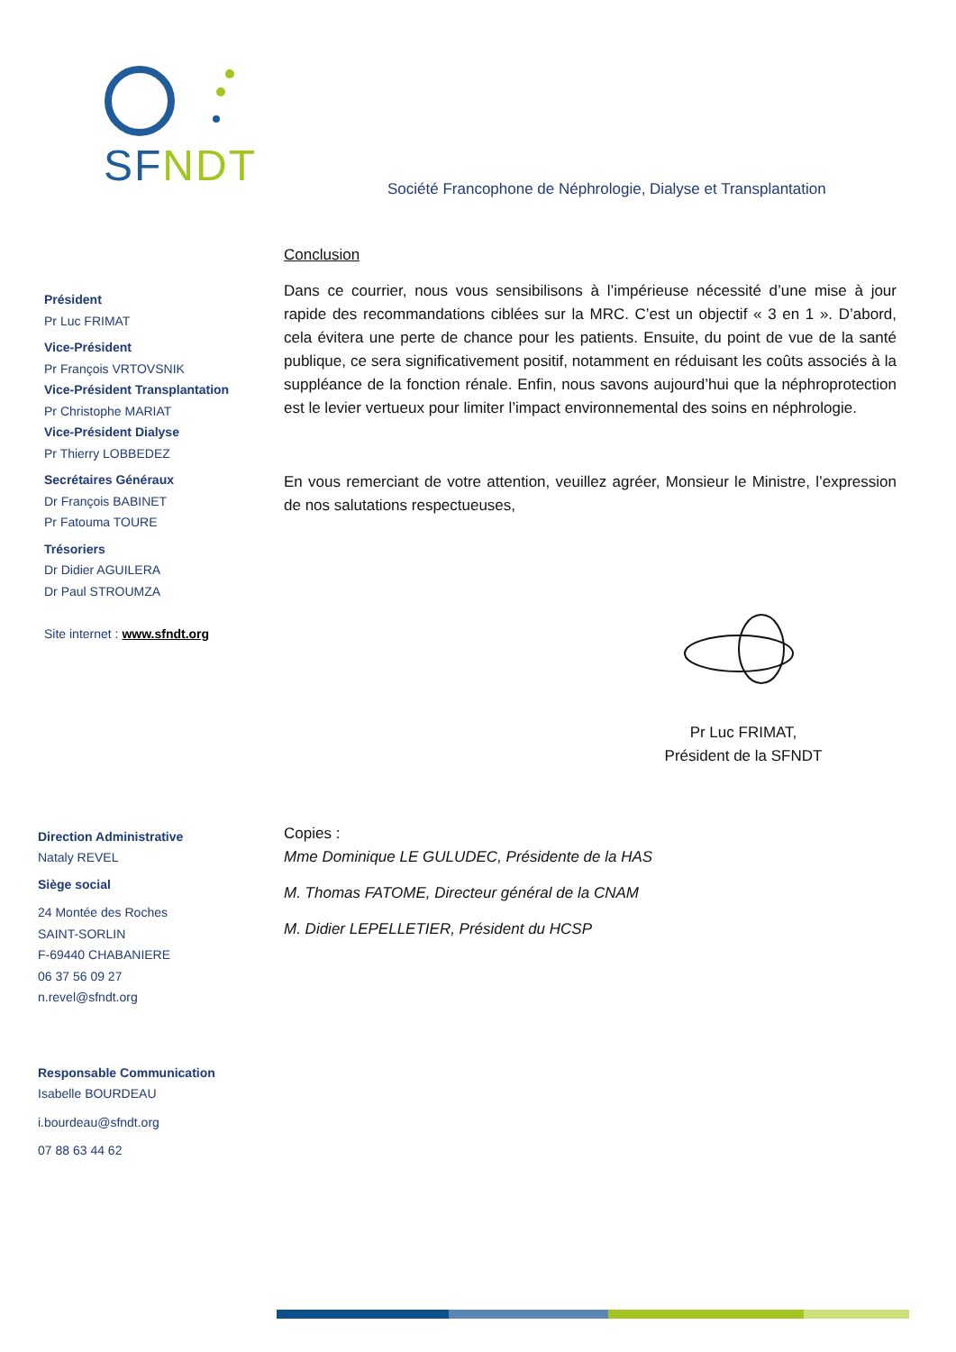SFNDT
Société Francophone de Néphrologie, Dialyse et Transplantation
Président
Pr Luc FRIMAT
Vice-Président
Pr François VRTOVSNIK
Vice-Président Transplantation
Pr Christophe MARIAT
Vice-Président Dialyse
Pr Thierry LOBBEDEZ
Secrétaires Généraux
Dr François BABINET
Pr Fatouma TOURE
Trésoriers
Dr Didier AGUILERA
Dr Paul STROUMZA
Site internet : www.sfndt.org
Direction Administrative
Nataly REVEL
Siège social
24 Montée des Roches
SAINT-SORLIN
F-69440 CHABANIERE
06 37 56 09 27
n.revel@sfndt.org
Responsable Communication
Isabelle BOURDEAU
i.bourdeau@sfndt.org
07 88 63 44 62
Conclusion
Dans ce courrier, nous vous sensibilisons à l’impérieuse nécessité d’une mise à jour rapide des recommandations ciblées sur la MRC. C’est un objectif « 3 en 1 ». D’abord, cela évitera une perte de chance pour les patients. Ensuite, du point de vue de la santé publique, ce sera significativement positif, notamment en réduisant les coûts associés à la suppléance de la fonction rénale. Enfin, nous savons aujourd’hui que la néphroprotection est le levier vertueux pour limiter l’impact environnemental des soins en néphrologie.
En vous remerciant de votre attention, veuillez agréer, Monsieur le Ministre, l’expression de nos salutations respectueuses,
Pr Luc FRIMAT,
Président de la SFNDT
Copies :
Mme Dominique LE GULUDEC, Présidente de la HAS
M. Thomas FATOME, Directeur général de la CNAM
M. Didier LEPELLETIER, Président du HCSP